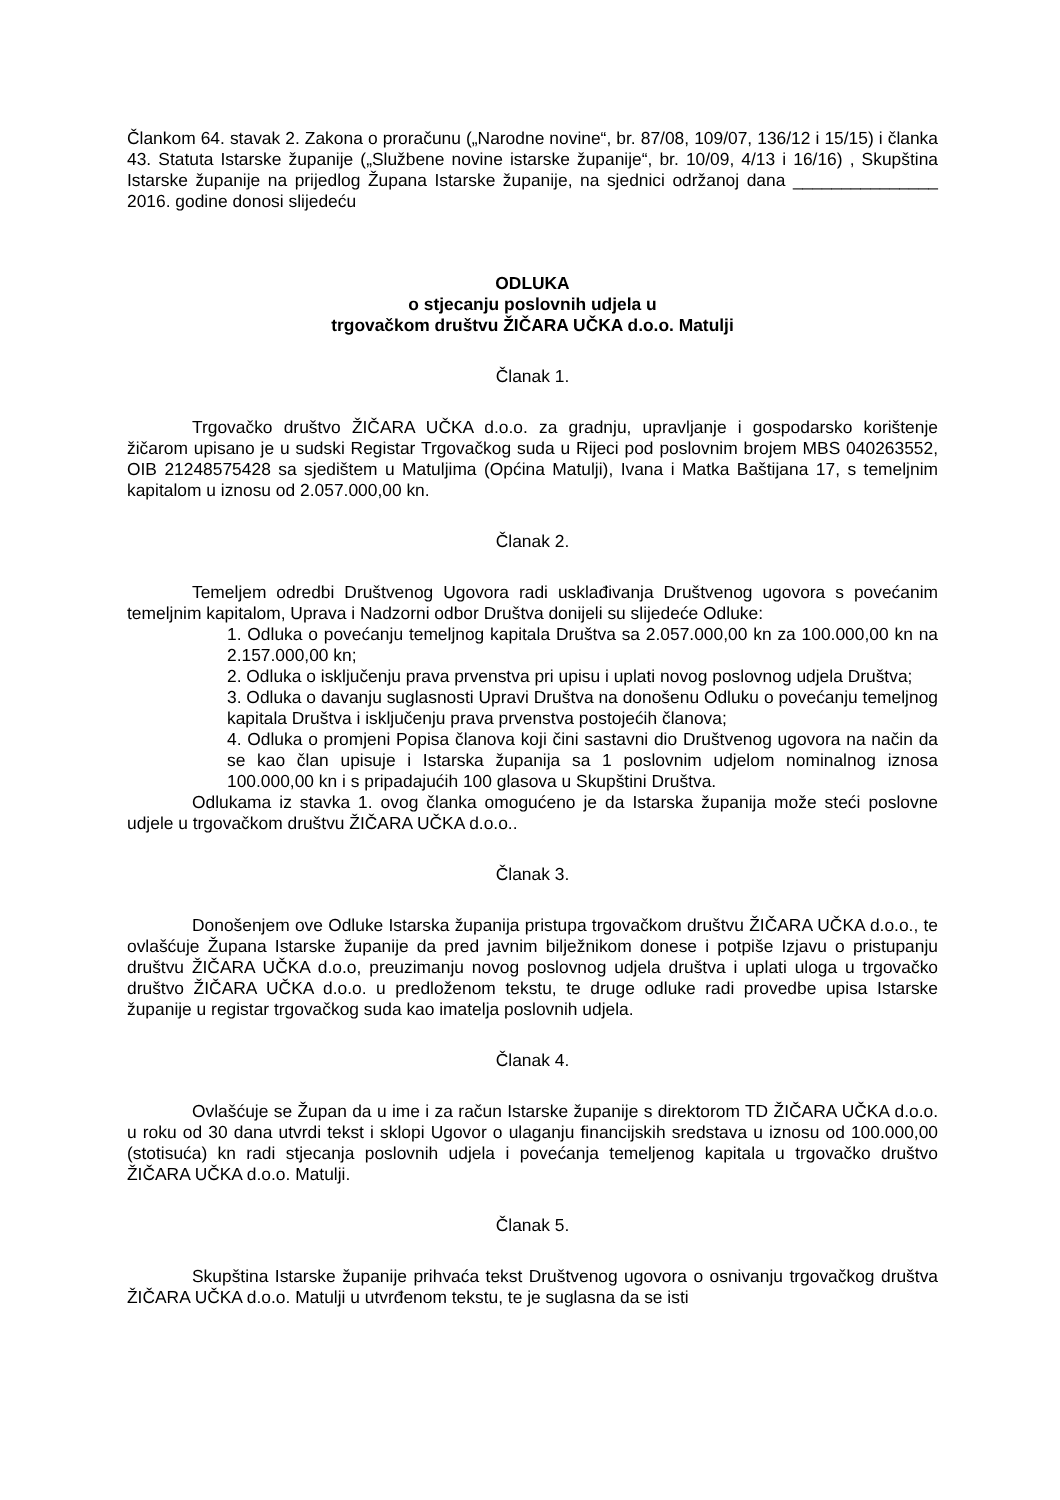Člankom 64. stavak 2. Zakona o proračunu („Narodne novine“, br. 87/08, 109/07, 136/12 i 15/15) i članka 43. Statuta Istarske županije („Službene novine istarske županije“, br. 10/09, 4/13 i 16/16) , Skupština Istarske županije na prijedlog Župana Istarske županije, na sjednici održanoj dana _______________ 2016. godine donosi slijedeću
ODLUKA
o stjecanju poslovnih udjela u
trgovačkom društvu ŽIČARA UČKA d.o.o. Matulji
Članak 1.
Trgovačko društvo ŽIČARA UČKA d.o.o. za gradnju, upravljanje i gospodarsko korištenje žičarom upisano je u sudski Registar Trgovačkog suda u Rijeci pod poslovnim brojem MBS 040263552, OIB 21248575428 sa sjedištem u Matuljima (Općina Matulji), Ivana i Matka Baštijana 17, s temeljnim kapitalom u iznosu od 2.057.000,00 kn.
Članak 2.
Temeljem odredbi Društvenog Ugovora radi usklađivanja Društvenog ugovora s povećanim temeljnim kapitalom, Uprava i Nadzorni odbor Društva donijeli su slijedeće Odluke:
1. Odluka o povećanju temeljnog kapitala Društva sa 2.057.000,00 kn za 100.000,00 kn na 2.157.000,00 kn;
2. Odluka o isključenju prava prvenstva pri upisu i uplati novog poslovnog udjela Društva;
3. Odluka o davanju suglasnosti Upravi Društva na donošenu Odluku o povećanju temeljnog kapitala Društva i isključenju prava prvenstva postojećih članova;
4. Odluka o promjeni Popisa članova koji čini sastavni dio Društvenog ugovora na način da se kao član upisuje i Istarska županija sa 1 poslovnim udjelom nominalnog iznosa 100.000,00 kn i s pripadajućih 100 glasova u Skupštini Društva.
Odlukama iz stavka 1. ovog članka omogućeno je da Istarska županija može steći poslovne udjele u trgovačkom društvu ŽIČARA UČKA d.o.o..
Članak 3.
Donošenjem ove Odluke Istarska županija pristupa trgovačkom društvu ŽIČARA UČKA d.o.o., te ovlašćuje Župana Istarske županije da pred javnim bilježnikom donese i potpiše Izjavu o pristupanju društvu ŽIČARA UČKA d.o.o, preuzimanju novog poslovnog udjela društva i uplati uloga u trgovačko društvo ŽIČARA UČKA d.o.o. u predloženom tekstu, te druge odluke radi provedbe upisa Istarske županije u registar trgovačkog suda kao imatelja poslovnih udjela.
Članak 4.
Ovlašćuje se Župan da u ime i za račun Istarske županije s direktorom TD ŽIČARA UČKA d.o.o. u roku od 30 dana utvrdi tekst i sklopi Ugovor o ulaganju financijskih sredstava u iznosu od 100.000,00 (stotisuća) kn radi stjecanja poslovnih udjela i povećanja temeljenog kapitala u trgovačko društvo ŽIČARA UČKA d.o.o. Matulji.
Članak 5.
Skupština Istarske županije prihvaća tekst Društvenog ugovora o osnivanju trgovačkog društva ŽIČARA UČKA d.o.o. Matulji u utvrđenom tekstu, te je suglasna da se isti